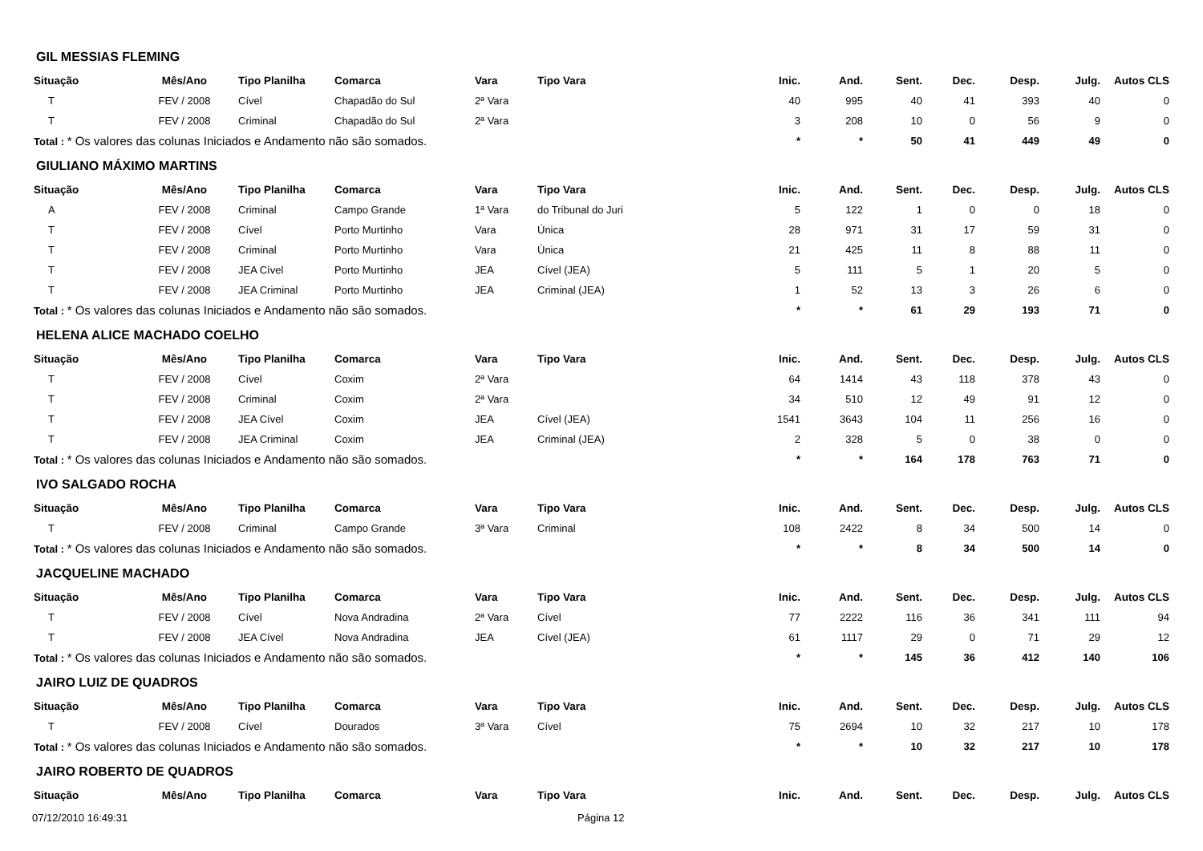| GIL MESSIAS FLEMING | | | | | | | | | | | | |
| Situação | Mês/Ano | Tipo Planilha | Comarca | Vara | Tipo Vara | Inic. | And. | Sent. | Dec. | Desp. | Julg. | Autos CLS |
| T | FEV / 2008 | Cível | Chapadão do Sul | 2ª Vara | | 40 | 995 | 40 | 41 | 393 | 40 | 0 |
| T | FEV / 2008 | Criminal | Chapadão do Sul | 2ª Vara | | 3 | 208 | 10 | 0 | 56 | 9 | 0 |
| Total : * Os valores das colunas Iniciados e Andamento não são somados. | | | | | | * | * | 50 | 41 | 449 | 49 | 0 |
| GIULIANO MÁXIMO MARTINS | | | | | | | | | | | | |
| Situação | Mês/Ano | Tipo Planilha | Comarca | Vara | Tipo Vara | Inic. | And. | Sent. | Dec. | Desp. | Julg. | Autos CLS |
| A | FEV / 2008 | Criminal | Campo Grande | 1ª Vara | do Tribunal do Juri | 5 | 122 | 1 | 0 | 0 | 18 | 0 |
| T | FEV / 2008 | Cível | Porto Murtinho | Vara | Única | 28 | 971 | 31 | 17 | 59 | 31 | 0 |
| T | FEV / 2008 | Criminal | Porto Murtinho | Vara | Única | 21 | 425 | 11 | 8 | 88 | 11 | 0 |
| T | FEV / 2008 | JEA Cível | Porto Murtinho | JEA | Cível (JEA) | 5 | 111 | 5 | 1 | 20 | 5 | 0 |
| T | FEV / 2008 | JEA Criminal | Porto Murtinho | JEA | Criminal (JEA) | 1 | 52 | 13 | 3 | 26 | 6 | 0 |
| Total : * Os valores das colunas Iniciados e Andamento não são somados. | | | | | | * | * | 61 | 29 | 193 | 71 | 0 |
| HELENA ALICE MACHADO COELHO | | | | | | | | | | | | |
| Situação | Mês/Ano | Tipo Planilha | Comarca | Vara | Tipo Vara | Inic. | And. | Sent. | Dec. | Desp. | Julg. | Autos CLS |
| T | FEV / 2008 | Cível | Coxim | 2ª Vara | | 64 | 1414 | 43 | 118 | 378 | 43 | 0 |
| T | FEV / 2008 | Criminal | Coxim | 2ª Vara | | 34 | 510 | 12 | 49 | 91 | 12 | 0 |
| T | FEV / 2008 | JEA Cível | Coxim | JEA | Cível (JEA) | 1541 | 3643 | 104 | 11 | 256 | 16 | 0 |
| T | FEV / 2008 | JEA Criminal | Coxim | JEA | Criminal (JEA) | 2 | 328 | 5 | 0 | 38 | 0 | 0 |
| Total : * Os valores das colunas Iniciados e Andamento não são somados. | | | | | | * | * | 164 | 178 | 763 | 71 | 0 |
| IVO SALGADO ROCHA | | | | | | | | | | | | |
| Situação | Mês/Ano | Tipo Planilha | Comarca | Vara | Tipo Vara | Inic. | And. | Sent. | Dec. | Desp. | Julg. | Autos CLS |
| T | FEV / 2008 | Criminal | Campo Grande | 3ª Vara | Criminal | 108 | 2422 | 8 | 34 | 500 | 14 | 0 |
| Total : * Os valores das colunas Iniciados e Andamento não são somados. | | | | | | * | * | 8 | 34 | 500 | 14 | 0 |
| JACQUELINE MACHADO | | | | | | | | | | | | |
| Situação | Mês/Ano | Tipo Planilha | Comarca | Vara | Tipo Vara | Inic. | And. | Sent. | Dec. | Desp. | Julg. | Autos CLS |
| T | FEV / 2008 | Cível | Nova Andradina | 2ª Vara | Cível | 77 | 2222 | 116 | 36 | 341 | 111 | 94 |
| T | FEV / 2008 | JEA Cível | Nova Andradina | JEA | Cível (JEA) | 61 | 1117 | 29 | 0 | 71 | 29 | 12 |
| Total : * Os valores das colunas Iniciados e Andamento não são somados. | | | | | | * | * | 145 | 36 | 412 | 140 | 106 |
| JAIRO LUIZ DE QUADROS | | | | | | | | | | | | |
| Situação | Mês/Ano | Tipo Planilha | Comarca | Vara | Tipo Vara | Inic. | And. | Sent. | Dec. | Desp. | Julg. | Autos CLS |
| T | FEV / 2008 | Cível | Dourados | 3ª Vara | Cível | 75 | 2694 | 10 | 32 | 217 | 10 | 178 |
| Total : * Os valores das colunas Iniciados e Andamento não são somados. | | | | | | * | * | 10 | 32 | 217 | 10 | 178 |
| JAIRO ROBERTO DE QUADROS | | | | | | | | | | | | |
| Situação | Mês/Ano | Tipo Planilha | Comarca | Vara | Tipo Vara | Inic. | And. | Sent. | Dec. | Desp. | Julg. | Autos CLS |
07/12/2010 16:49:31 Página 12